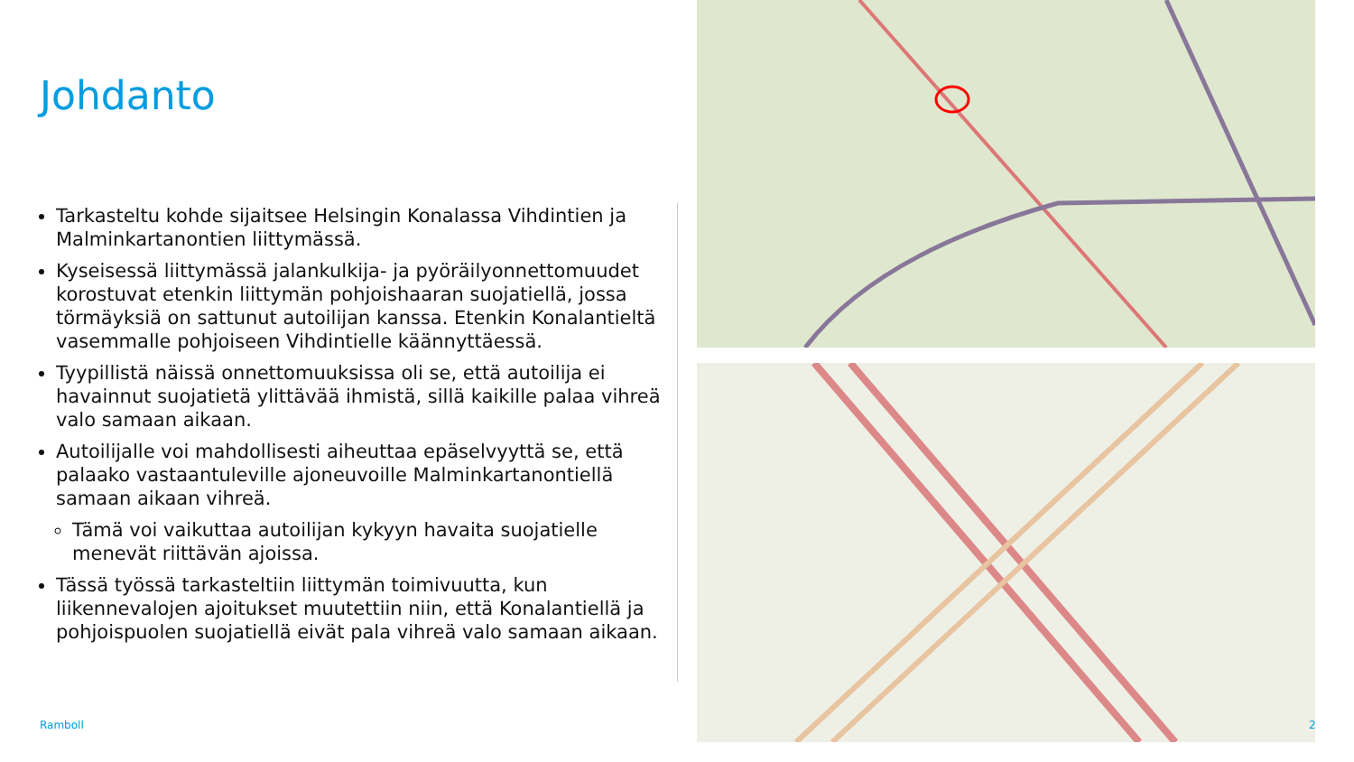Johdanto
Tarkasteltu kohde sijaitsee Helsingin Konalassa Vihdintien ja Malminkartanontien liittymässä.
Kyseisessä liittymässä jalankulkija- ja pyöräilyonnettomuudet korostuvat etenkin liittymän pohjoishaaran suojatiellä, jossa törmäyksiä on sattunut autoilijan kanssa. Etenkin Konalantieltä vasemmalle pohjoiseen Vihdintielle käännyttäessä.
Tyypillistä näissä onnettomuuksissa oli se, että autoilija ei havainnut suojatietä ylittävää ihmistä, sillä kaikille palaa vihreä valo samaan aikaan.
Autoilijalle voi mahdollisesti aiheuttaa epäselvyyttä se, että palaako vastaantuleville ajoneuvoille Malminkartanontiellä samaan aikaan vihreä.
Tämä voi vaikuttaa autoilijan kykyyn havaita suojatielle menevät riittävän ajoissa.
Tässä työssä tarkasteltiin liittymän toimivuutta, kun liikennevalojen ajoitukset muutettiin niin, että Konalantiellä ja pohjoispuolen suojatiellä eivät pala vihreä valo samaan aikaan.
Ramboll 2